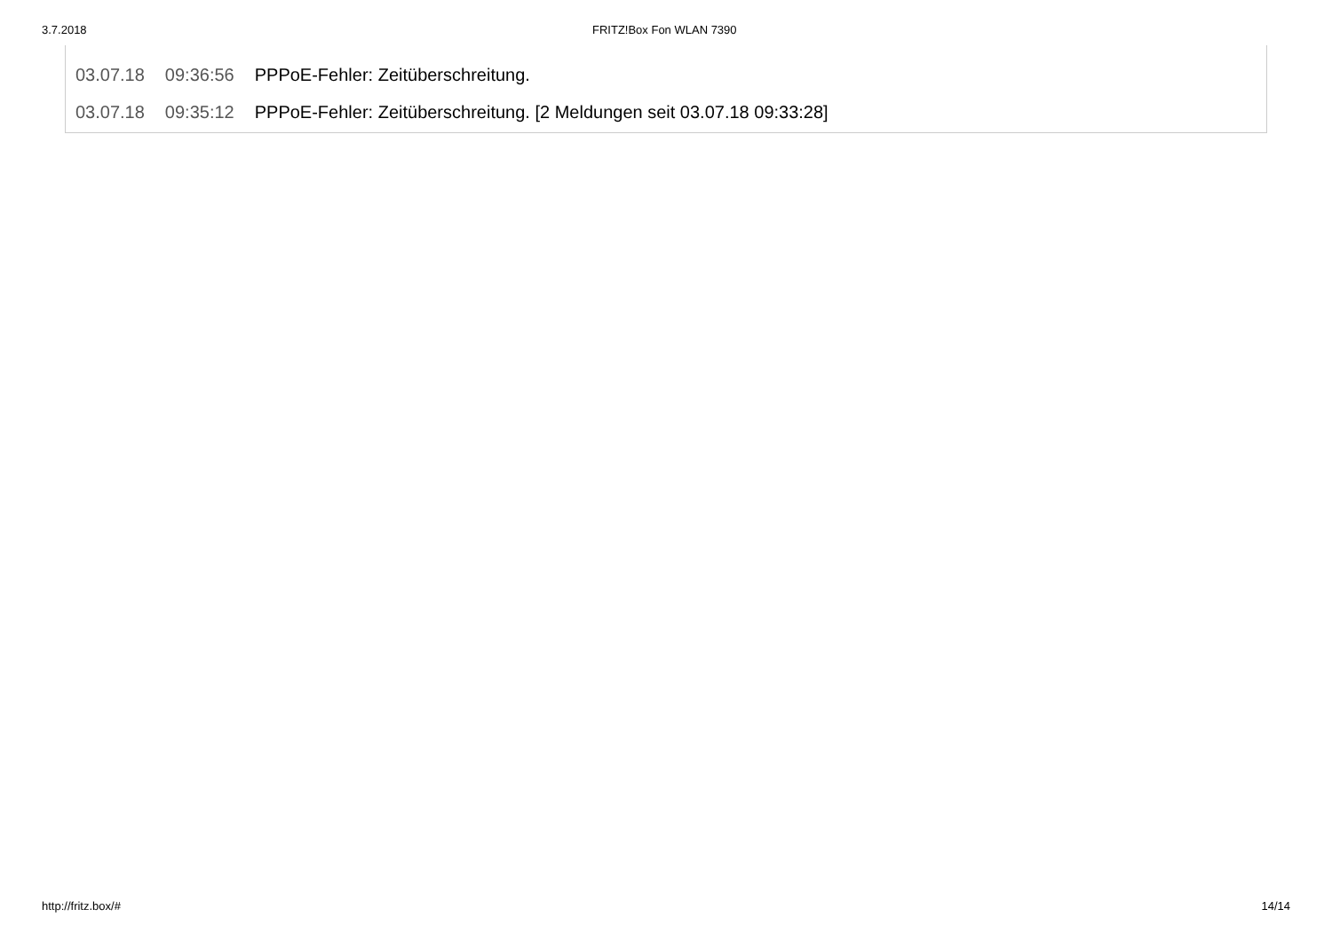3.7.2018 FRITZ!Box Fon WLAN 7390
| 03.07.18 | 09:36:56 | PPPoE-Fehler: Zeitüberschreitung. |
| 03.07.18 | 09:35:12 | PPPoE-Fehler: Zeitüberschreitung. [2 Meldungen seit 03.07.18 09:33:28] |
http://fritz.box/# 14/14